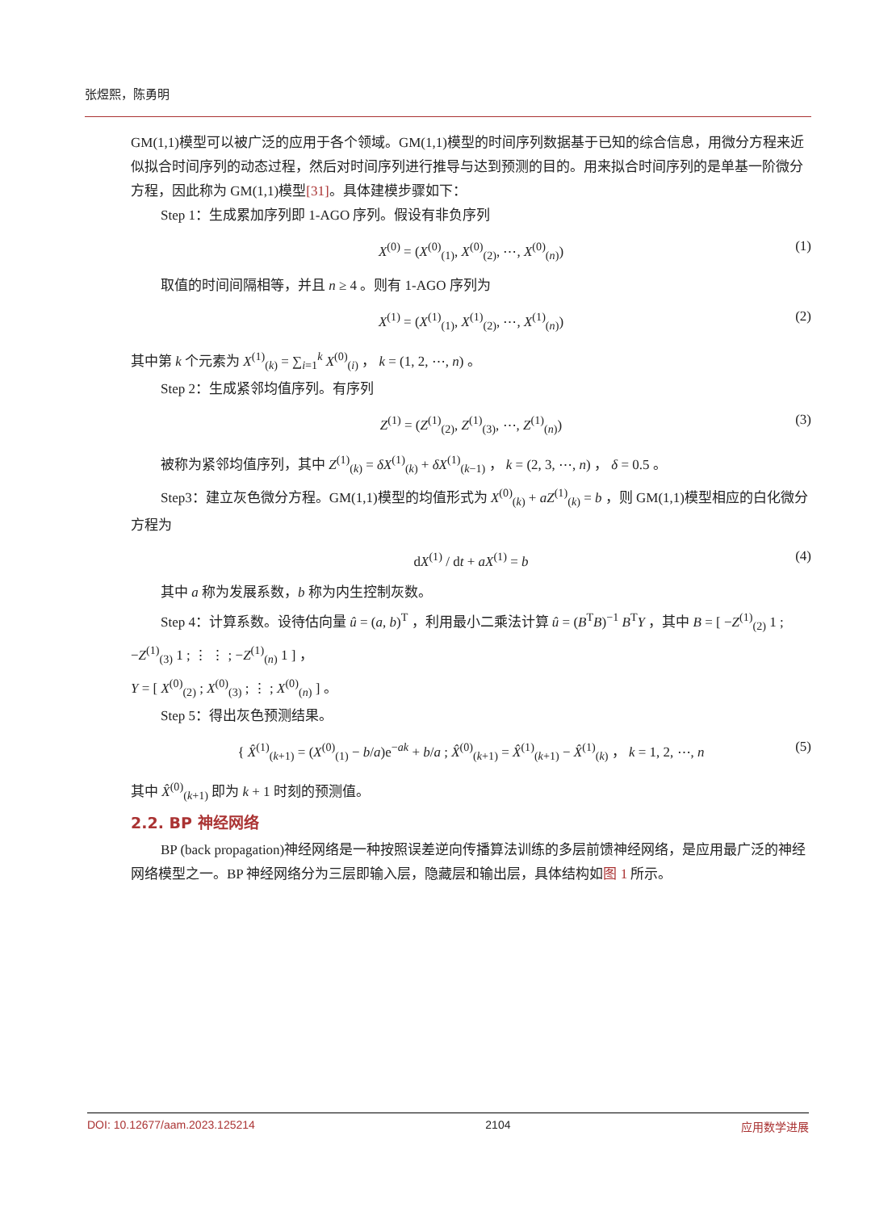张煜熙，陈勇明
GM(1,1)模型可以被广泛的应用于各个领域。GM(1,1)模型的时间序列数据基于已知的综合信息，用微分方程来近似拟合时间序列的动态过程，然后对时间序列进行推导与达到预测的目的。用来拟合时间序列的是单基一阶微分方程，因此称为 GM(1,1)模型[31]。具体建模步骤如下：
Step 1：生成累加序列即 1-AGO 序列。假设有非负序列
X<sup>(0)</sup> = (X<sup>(0)</sup><sub>(1)</sub>, X<sup>(0)</sup><sub>(2)</sub>, ⋯, X<sup>(0)</sup><sub>(n)</sub>) (1)
取值的时间间隔相等，并且 n ≥ 4 。则有 1-AGO 序列为
X<sup>(1)</sup> = (X<sup>(1)</sup><sub>(1)</sub>, X<sup>(1)</sup><sub>(2)</sub>, ⋯, X<sup>(1)</sup><sub>(n)</sub>) (2)
其中第 k 个元素为 X<sup>(1)</sup><sub>(k)</sub> = ∑<sub>i=1</sub><sup>k</sup> X<sup>(0)</sup><sub>(i)</sub> ， k = (1, 2, ⋯, n) 。
Step 2：生成紧邻均值序列。有序列
Z<sup>(1)</sup> = (Z<sup>(1)</sup><sub>(2)</sub>, Z<sup>(1)</sup><sub>(3)</sub>, ⋯, Z<sup>(1)</sup><sub>(n)</sub>) (3)
被称为紧邻均值序列，其中 Z<sup>(1)</sup><sub>(k)</sub> = δX<sup>(1)</sup><sub>(k)</sub> + δX<sup>(1)</sup><sub>(k−1)</sub> ， k = (2, 3, ⋯, n) ， δ = 0.5 。
Step3：建立灰色微分方程。GM(1,1)模型的均值形式为 X<sup>(0)</sup><sub>(k)</sub> + aZ<sup>(1)</sup><sub>(k)</sub> = b ，则 GM(1,1)模型相应的白化微分方程为
dX<sup>(1)</sup> / dt + aX<sup>(1)</sup> = b (4)
其中 a 称为发展系数，b 称为内生控制灰数。
Step 4：计算系数。设待估向量 û = (a, b)<sup>T</sup> ，利用最小二乘法计算 û = (B<sup>T</sup>B)<sup>−1</sup> B<sup>T</sup>Y ，其中 B = [ −Z<sup>(1)</sup><sub>(2)</sub> 1 ; −Z<sup>(1)</sup><sub>(3)</sub> 1 ; ⋮ ⋮ ; −Z<sup>(1)</sup><sub>(n)</sub> 1 ] ，
Y = [ X<sup>(0)</sup><sub>(2)</sub> ; X<sup>(0)</sup><sub>(3)</sub> ; ⋮ ; X<sup>(0)</sup><sub>(n)</sub> ] 。
Step 5：得出灰色预测结果。
{ X̂<sup>(1)</sup><sub>(k+1)</sub> = (X<sup>(0)</sup><sub>(1)</sub> − b/a)e<sup>−ak</sup> + b/a ; X̂<sup>(0)</sup><sub>(k+1)</sub> = X̂<sup>(1)</sup><sub>(k+1)</sub> − X̂<sup>(1)</sup><sub>(k)</sub> ， k = 1, 2, ⋯, n (5)
其中 X̂<sup>(0)</sup><sub>(k+1)</sub> 即为 k + 1 时刻的预测值。
2.2. BP 神经网络
BP (back propagation)神经网络是一种按照误差逆向传播算法训练的多层前馈神经网络，是应用最广泛的神经网络模型之一。BP 神经网络分为三层即输入层，隐藏层和输出层，具体结构如图 1 所示。
DOI: 10.12677/aam.2023.125214 2104 应用数学进展